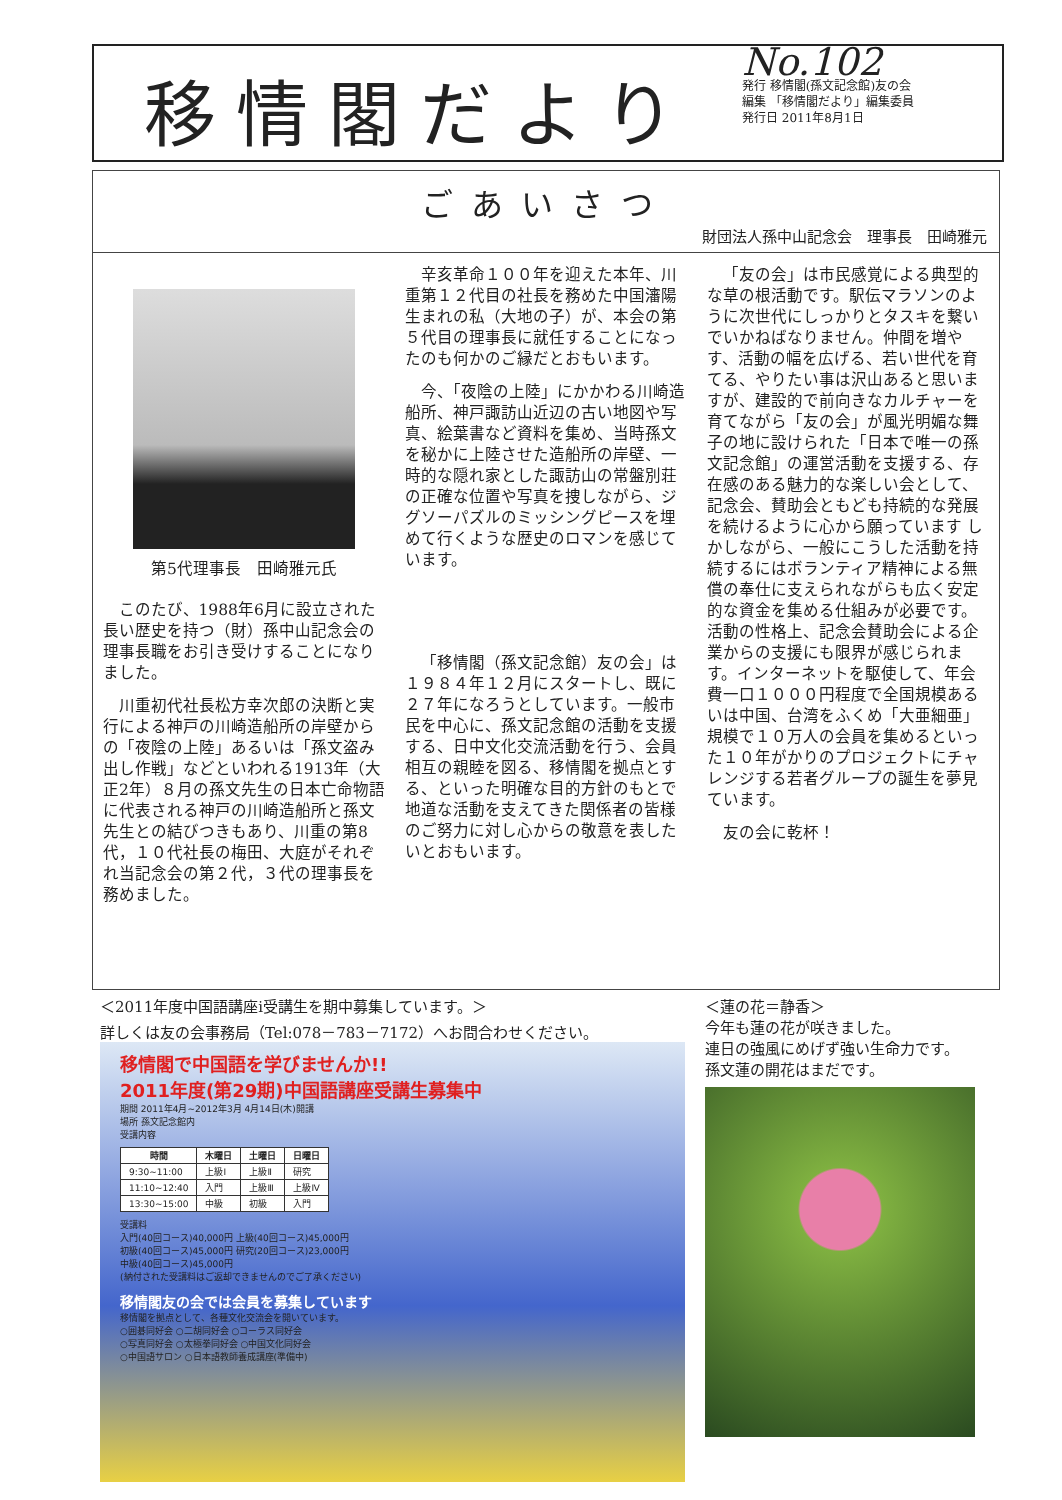移情閣だより
No.102
発行 移情閣(孫文記念館)友の会
編集 「移情閣だより」編集委員
発行日 2011年8月1日
ごあいさつ
財団法人孫中山記念会　理事長　田崎雅元
第5代理事長　田崎雅元氏
このたび、1988年6月に設立された長い歴史を持つ（財）孫中山記念会の理事長職をお引き受けすることになりました。
川重初代社長松方幸次郎の決断と実行による神戸の川崎造船所の岸壁からの「夜陰の上陸」あるいは「孫文盗み出し作戦」などといわれる1913年（大正2年）８月の孫文先生の日本亡命物語に代表される神戸の川崎造船所と孫文先生との結びつきもあり、川重の第8代，１０代社長の梅田、大庭がそれぞれ当記念会の第２代，３代の理事長を務めました。
辛亥革命１００年を迎えた本年、川重第１２代目の社長を務めた中国瀋陽生まれの私（大地の子）が、本会の第５代目の理事長に就任することになったのも何かのご縁だとおもいます。
今、「夜陰の上陸」にかかわる川崎造船所、神戸諏訪山近辺の古い地図や写真、絵葉書など資料を集め、当時孫文を秘かに上陸させた造船所の岸壁、一時的な隠れ家とした諏訪山の常盤別荘の正確な位置や写真を捜しながら、ジグソーパズルのミッシングピースを埋めて行くような歴史のロマンを感じています。
「移情閣（孫文記念館）友の会」は１９８４年１２月にスタートし、既に２７年になろうとしています。一般市民を中心に、孫文記念館の活動を支援する、日中文化交流活動を行う、会員相互の親睦を図る、移情閣を拠点とする、といった明確な目的方針のもとで地道な活動を支えてきた関係者の皆様のご努力に対し心からの敬意を表したいとおもいます。
「友の会」は市民感覚による典型的な草の根活動です。駅伝マラソンのように次世代にしっかりとタスキを繋いでいかねばなりません。仲間を増やす、活動の幅を広げる、若い世代を育てる、やりたい事は沢山あると思いますが、建設的で前向きなカルチャーを育てながら「友の会」が風光明媚な舞子の地に設けられた「日本で唯一の孫文記念館」の運営活動を支援する、存在感のある魅力的な楽しい会として、記念会、賛助会ともども持続的な発展を続けるように心から願っています しかしながら、一般にこうした活動を持続するにはボランティア精神による無償の奉仕に支えられながらも広く安定的な資金を集める仕組みが必要です。活動の性格上、記念会賛助会による企業からの支援にも限界が感じられます。インターネットを駆使して、年会費一口１０００円程度で全国規模あるいは中国、台湾をふくめ「大亜細亜」規模で１０万人の会員を集めるといった１０年がかりのプロジェクトにチャレンジする若者グループの誕生を夢見ています。
友の会に乾杯！
＜2011年度中国語講座i受講生を期中募集しています。＞
詳しくは友の会事務局（Tel:078－783－7172）へお問合わせください。
移情閣で中国語を学びませんか!!
2011年度(第29期)中国語講座受講生募集中
期間 2011年4月~2012年3月 4月14日(木)開講
場所 孫文記念館内
受講内容
| 時間 | 木曜日 | 土曜日 | 日曜日 |
| --- | --- | --- | --- |
| 9:30~11:00 | 上級Ⅰ | 上級Ⅱ | 研究 |
| 11:10~12:40 | 入門 | 上級Ⅲ | 上級Ⅳ |
| 13:30~15:00 | 中級 | 初級 | 入門 |
受講料
入門(40回コース)40,000円 上級(40回コース)45,000円
初級(40回コース)45,000円 研究(20回コース)23,000円
中級(40回コース)45,000円
(納付された受講料はご返却できませんのでご了承ください)
移情閣友の会では会員を募集しています
移情閣を拠点として、各種文化交流会を開いています。
○囲碁同好会 ○二胡同好会 ○コーラス同好会
○写真同好会 ○太極拳同好会 ○中国文化同好会
○中国語サロン ○日本語教師養成講座(準備中)
＜蓮の花＝静香＞
今年も蓮の花が咲きました。
連日の強風にめげず強い生命力です。
孫文蓮の開花はまだです。